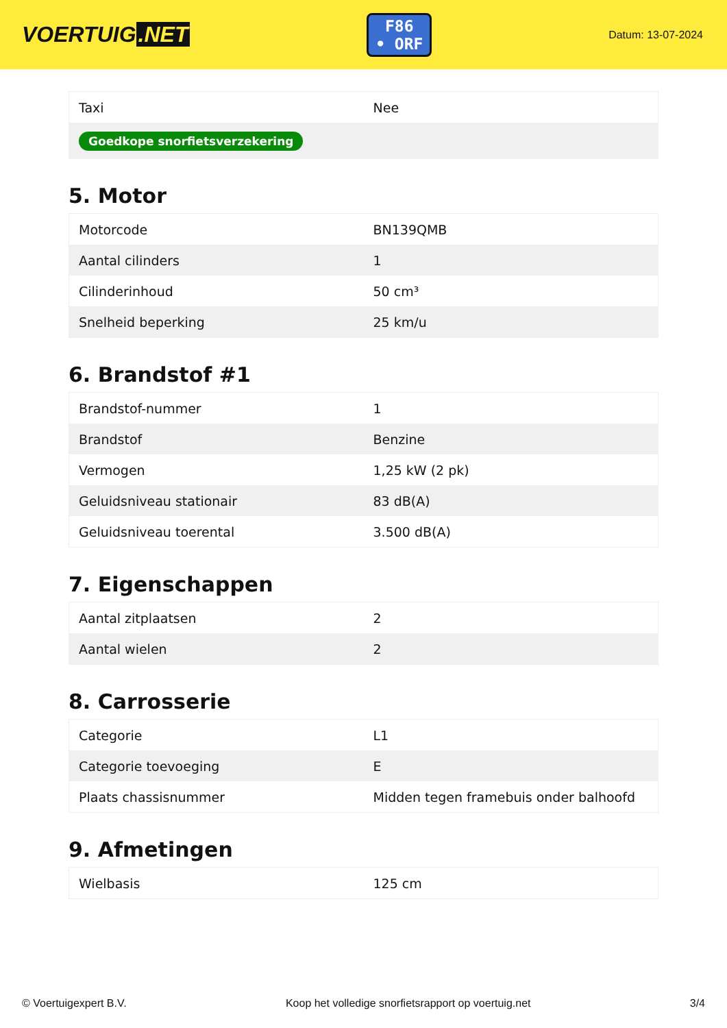VOERTUIG.NET
F86
• ORF
Datum: 13-07-2024
| Taxi | Nee |
| Goedkope snorfietsverzekering | |
5. Motor
| Motorcode | BN139QMB |
| Aantal cilinders | 1 |
| Cilinderinhoud | 50 cm³ |
| Snelheid beperking | 25 km/u |
6. Brandstof #1
| Brandstof-nummer | 1 |
| Brandstof | Benzine |
| Vermogen | 1,25 kW (2 pk) |
| Geluidsniveau stationair | 83 dB(A) |
| Geluidsniveau toerental | 3.500 dB(A) |
7. Eigenschappen
| Aantal zitplaatsen | 2 |
| Aantal wielen | 2 |
8. Carrosserie
| Categorie | L1 |
| Categorie toevoeging | E |
| Plaats chassisnummer | Midden tegen framebuis onder balhoofd |
9. Afmetingen
| Wielbasis | 125 cm |
© Voertuigexpert B.V. Koop het volledige snorfietsrapport op voertuig.net 3/4